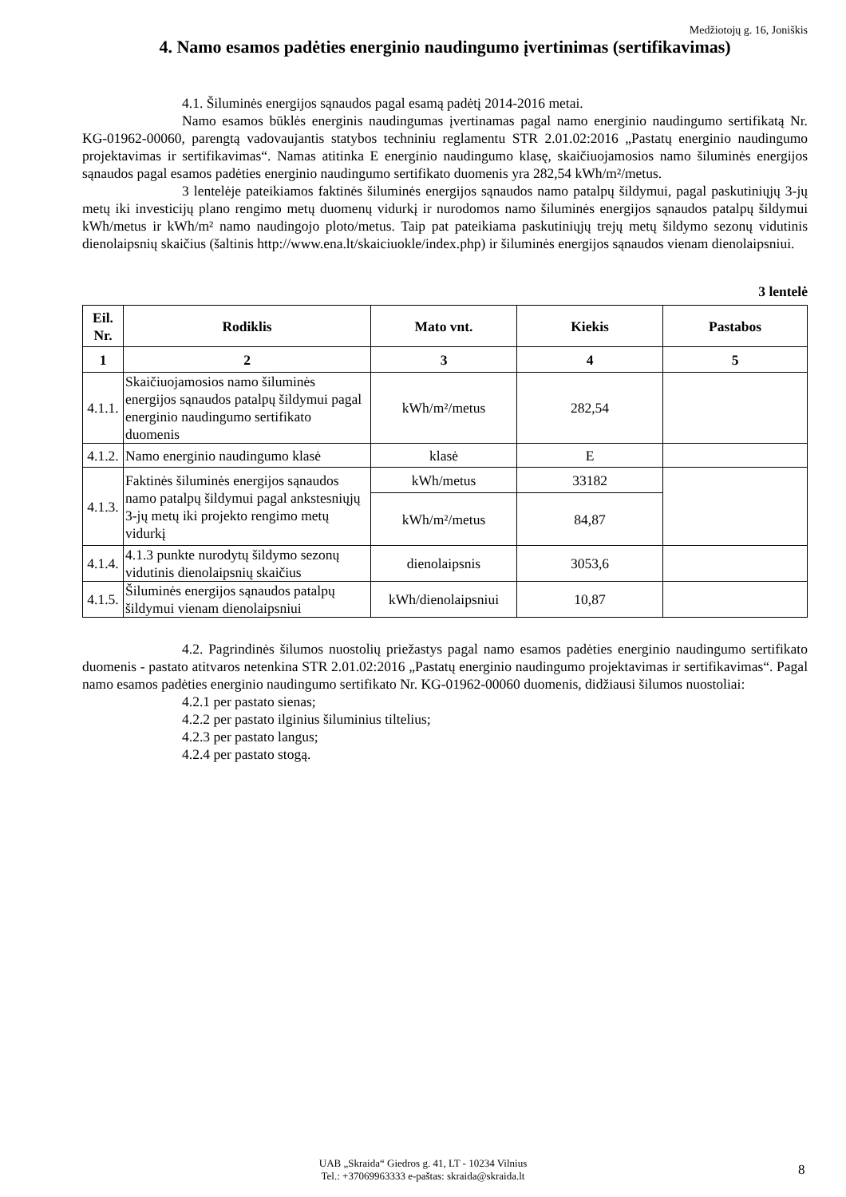Medžiotojų g. 16, Joniškis
4. Namo esamos padėties energinio naudingumo įvertinimas (sertifikavimas)
4.1. Šiluminės energijos sąnaudos pagal esamą padėtį 2014-2016 metai.
Namo esamos būklės energinis naudingumas įvertinamas pagal namo energinio naudingumo sertifikatą Nr. KG-01962-00060, parengtą vadovaujantis statybos techniniu reglamentu STR 2.01.02:2016 „Pastatų energinio naudingumo projektavimas ir sertifikavimas“. Namas atitinka E energinio naudingumo klasę, skaičiuojamosios namo šiluminės energijos sąnaudos pagal esamos padėties energinio naudingumo sertifikato duomenis yra 282,54 kWh/m²/metus.
3 lentelėje pateikiamos faktinės šiluminės energijos sąnaudos namo patalpų šildymui, pagal paskutiniųjų 3-jų metų iki investicijų plano rengimo metų duomenų vidurkį ir nurodomos namo šiluminės energijos sąnaudos patalpų šildymui kWh/metus ir kWh/m² namo naudingojo ploto/metus. Taip pat pateikiama paskutiniųjų trejų metų šildymo sezonų vidutinis dienolaipsnių skaičius (šaltinis http://www.ena.lt/skaiciuokle/index.php) ir šiluminės energijos sąnaudos vienam dienolaipsniui.
3 lentelė
| Eil. Nr. | Rodiklis | Mato vnt. | Kiekis | Pastabos |
| --- | --- | --- | --- | --- |
| 1 | 2 | 3 | 4 | 5 |
| 4.1.1. | Skaičiuojamosios namo šiluminės energijos sąnaudos patalpų šildymui pagal energinio naudingumo sertifikato duomenis | kWh/m²/metus | 282,54 | |
| 4.1.2. | Namo energinio naudingumo klasė | klasė | E | |
| 4.1.3. | Faktinės šiluminės energijos sąnaudos namo patalpų šildymui pagal ankstesniųjų 3-jų metų iki projekto rengimo metų vidurkį | kWh/metus | 33182 | |
| | | kWh/m²/metus | 84,87 | |
| 4.1.4. | 4.1.3 punkte nurodytų šildymo sezonų vidutinis dienolaipsnių skaičius | dienolaipsnis | 3053,6 | |
| 4.1.5. | Šiluminės energijos sąnaudos patalpų šildymui vienam dienolaipsniui | kWh/dienolaipsniui | 10,87 | |
4.2. Pagrindinės šilumos nuostolių priežastys pagal namo esamos padėties energinio naudingumo sertifikato duomenis - pastato atitvaros netenkina STR 2.01.02:2016 „Pastatų energinio naudingumo projektavimas ir sertifikavimas“. Pagal namo esamos padėties energinio naudingumo sertifikato Nr. KG-01962-00060 duomenis, didžiausi šilumos nuostoliai:
4.2.1 per pastato sienas;
4.2.2 per pastato ilginius šiluminius tiltelius;
4.2.3 per pastato langus;
4.2.4 per pastato stogą.
UAB „Skraida“ Giedros g. 41, LT - 10234 Vilnius
Tel.: +37069963333 e-paštas: skraida@skraida.lt
8